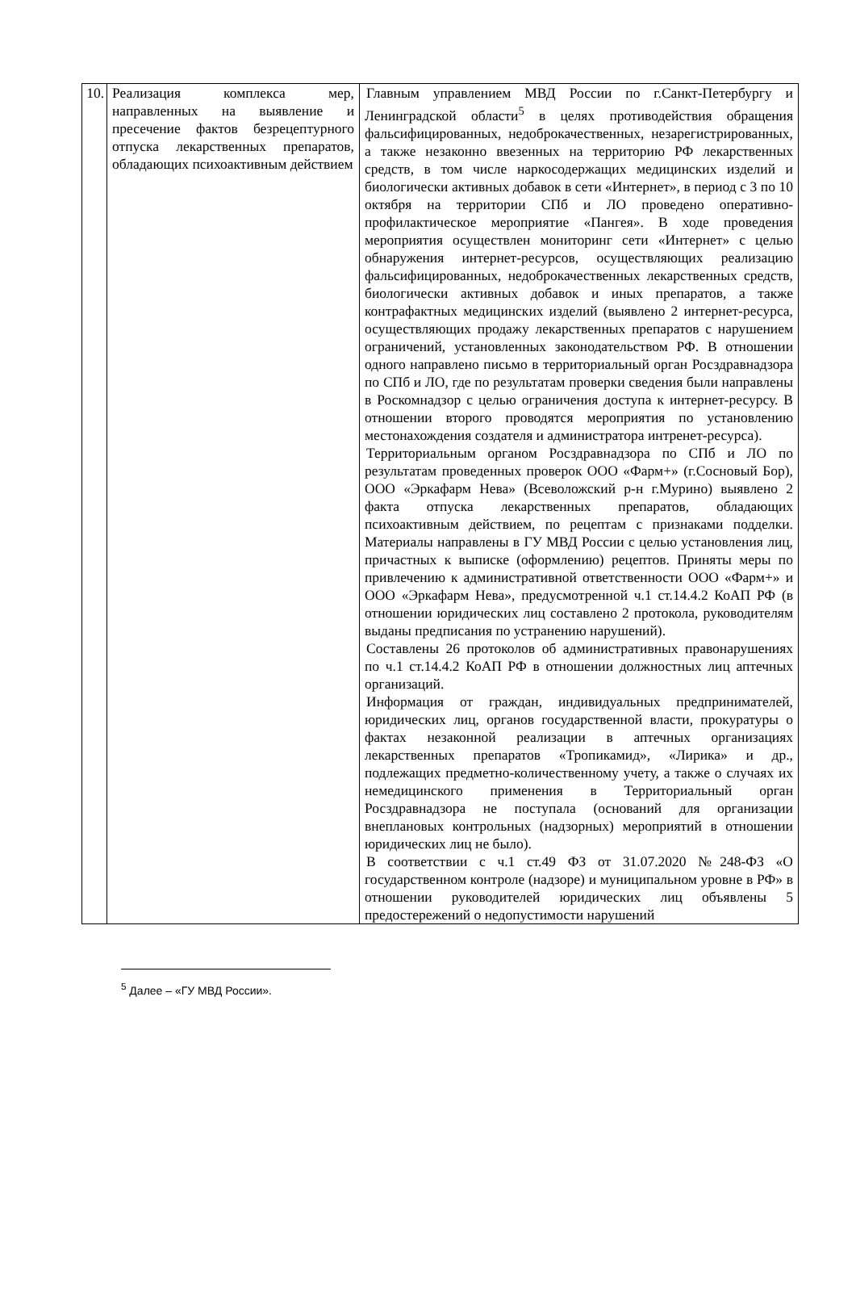| 10. | Реализация комплекса мер, направленных на выявление и пресечение фактов безрецептурного отпуска лекарственных препаратов, обладающих психоактивным действием | Главным управлением МВД России по г.Санкт-Петербургу и Ленинградской области<sup>5</sup> в целях противодействия обращения фальсифицированных, недоброкачественных, незарегистрированных, а также незаконно ввезенных на территорию РФ лекарственных средств, в том числе наркосодержащих медицинских изделий и биологически активных добавок в сети «Интернет», в период с 3 по 10 октября на территории СПб и ЛО проведено оперативно-профилактическое мероприятие «Пангея». В ходе проведения мероприятия осуществлен мониторинг сети «Интернет» с целью обнаружения интернет-ресурсов, осуществляющих реализацию фальсифицированных, недоброкачественных лекарственных средств, биологически активных добавок и иных препаратов, а также контрафактных медицинских изделий (выявлено 2 интернет-ресурса, осуществляющих продажу лекарственных препаратов с нарушением ограничений, установленных законодательством РФ. В отношении одного направлено письмо в территориальный орган Росздравнадзора по СПб и ЛО, где по результатам проверки сведения были направлены в Роскомнадзор с целью ограничения доступа к интернет-ресурсу. В отношении второго проводятся мероприятия по установлению местонахождения создателя и администратора интренет-ресурса). Территориальным органом Росздравнадзора по СПб и ЛО по результатам проведенных проверок ООО «Фарм+» (г.Сосновый Бор), ООО «Эркафарм Нева» (Всеволожский р-н г.Мурино) выявлено 2 факта отпуска лекарственных препаратов, обладающих психоактивным действием, по рецептам с признаками подделки. Материалы направлены в ГУ МВД России с целью установления лиц, причастных к выписке (оформлению) рецептов. Приняты меры по привлечению к административной ответственности ООО «Фарм+» и ООО «Эркафарм Нева», предусмотренной ч.1 ст.14.4.2 КоАП РФ (в отношении юридических лиц составлено 2 протокола, руководителям выданы предписания по устранению нарушений). Составлены 26 протоколов об административных правонарушениях по ч.1 ст.14.4.2 КоАП РФ в отношении должностных лиц аптечных организаций. Информация от граждан, индивидуальных предпринимателей, юридических лиц, органов государственной власти, прокуратуры о фактах незаконной реализации в аптечных организациях лекарственных препаратов «Тропикамид», «Лирика» и др., подлежащих предметно-количественному учету, а также о случаях их немедицинского применения в Территориальный орган Росздравнадзора не поступала (оснований для организации внеплановых контрольных (надзорных) мероприятий в отношении юридических лиц не было). В соответствии с ч.1 ст.49 ФЗ от 31.07.2020 №248-ФЗ «О государственном контроле (надзоре) и муниципальном уровне в РФ» в отношении руководителей юридических лиц объявлены 5 предостережений о недопустимости нарушений |
<sup>5</sup> Далее – «ГУ МВД России».